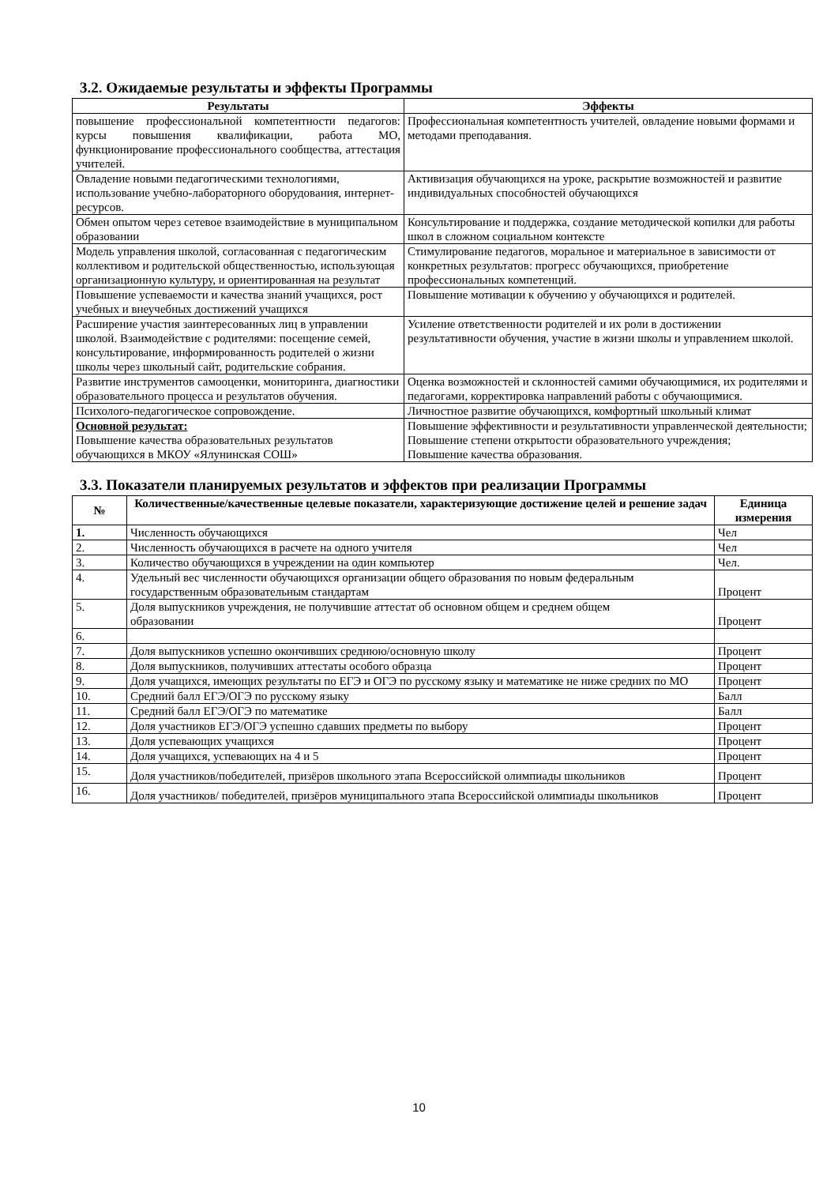3.2. Ожидаемые результаты и эффекты Программы
| Результаты | Эффекты |
| --- | --- |
| повышение профессиональной компетентности педагогов: курсы повышения квалификации, работа МО, функционирование профессионального сообщества, аттестация учителей. | Профессиональная компетентность учителей, овладение новыми формами и методами преподавания. |
| Овладение новыми педагогическими технологиями, использование учебно-лабораторного оборудования, интернет- ресурсов. | Активизация обучающихся на уроке, раскрытие возможностей и развитие индивидуальных способностей обучающихся |
| Обмен опытом через сетевое взаимодействие в муниципальном образовании | Консультирование и поддержка, создание методической копилки для работы школ в сложном социальном контексте |
| Модель управления школой, согласованная с педагогическим коллективом и родительской общественностью, использующая организационную культуру, и ориентированная на результат | Стимулирование педагогов, моральное и материальное в зависимости от конкретных результатов: прогресс обучающихся, приобретение профессиональных компетенций. |
| Повышение успеваемости и качества знаний учащихся, рост учебных и внеучебных достижений учащихся | Повышение мотивации к обучению у обучающихся и родителей. |
| Расширение участия заинтересованных лиц в управлении школой. Взаимодействие с родителями: посещение семей, консультирование, информированность родителей о жизни школы через школьный сайт, родительские собрания. | Усиление ответственности родителей и их роли в достижении результативности обучения, участие в жизни школы и управлением школой. |
| Развитие инструментов самооценки, мониторинга, диагностики образовательного процесса и результатов обучения. | Оценка возможностей и склонностей самими обучающимися, их родителями и педагогами, корректировка направлений работы с обучающимися. |
| Психолого-педагогическое сопровождение. | Личностное развитие обучающихся, комфортный школьный климат |
| Основной результат: Повышение качества образовательных результатов обучающихся в МКОУ «Ялунинская СОШ» | Повышение эффективности и результативности управленческой деятельности; Повышение степени открытости образовательного учреждения; Повышение качества образования. |
3.3. Показатели планируемых результатов и эффектов при реализации Программы
| № | Количественные/качественные целевые показатели, характеризующие достижение целей и решение задач | Единица измерения |
| --- | --- | --- |
| 1. | Численность обучающихся | Чел |
| 2. | Численность обучающихся в расчете на одного учителя | Чел |
| 3. | Количество обучающихся в учреждении на один компьютер | Чел. |
| 4. | Удельный вес численности обучающихся организации общего образования по новым федеральным государственным образовательным стандартам | Процент |
| 5. | Доля выпускников учреждения, не получившие аттестат об основном общем и среднем общем образовании | Процент |
| 6. | | |
| 7. | Доля выпускников успешно окончивших среднюю/основную школу | Процент |
| 8. | Доля выпускников, получивших аттестаты особого образца | Процент |
| 9. | Доля учащихся, имеющих результаты по ЕГЭ и ОГЭ по русскому языку и математике не ниже средних по МО | Процент |
| 10. | Средний балл ЕГЭ/ОГЭ по русскому языку | Балл |
| 11. | Средний балл ЕГЭ/ОГЭ по математике | Балл |
| 12. | Доля участников ЕГЭ/ОГЭ успешно сдавших предметы по выбору | Процент |
| 13. | Доля успевающих учащихся | Процент |
| 14. | Доля учащихся, успевающих на 4 и 5 | Процент |
| 15. | Доля участников/победителей, призёров школьного этапа Всероссийской олимпиады школьников | Процент |
| 16. | Доля участников/ победителей, призёров муниципального этапа Всероссийской олимпиады школьников | Процент |
10